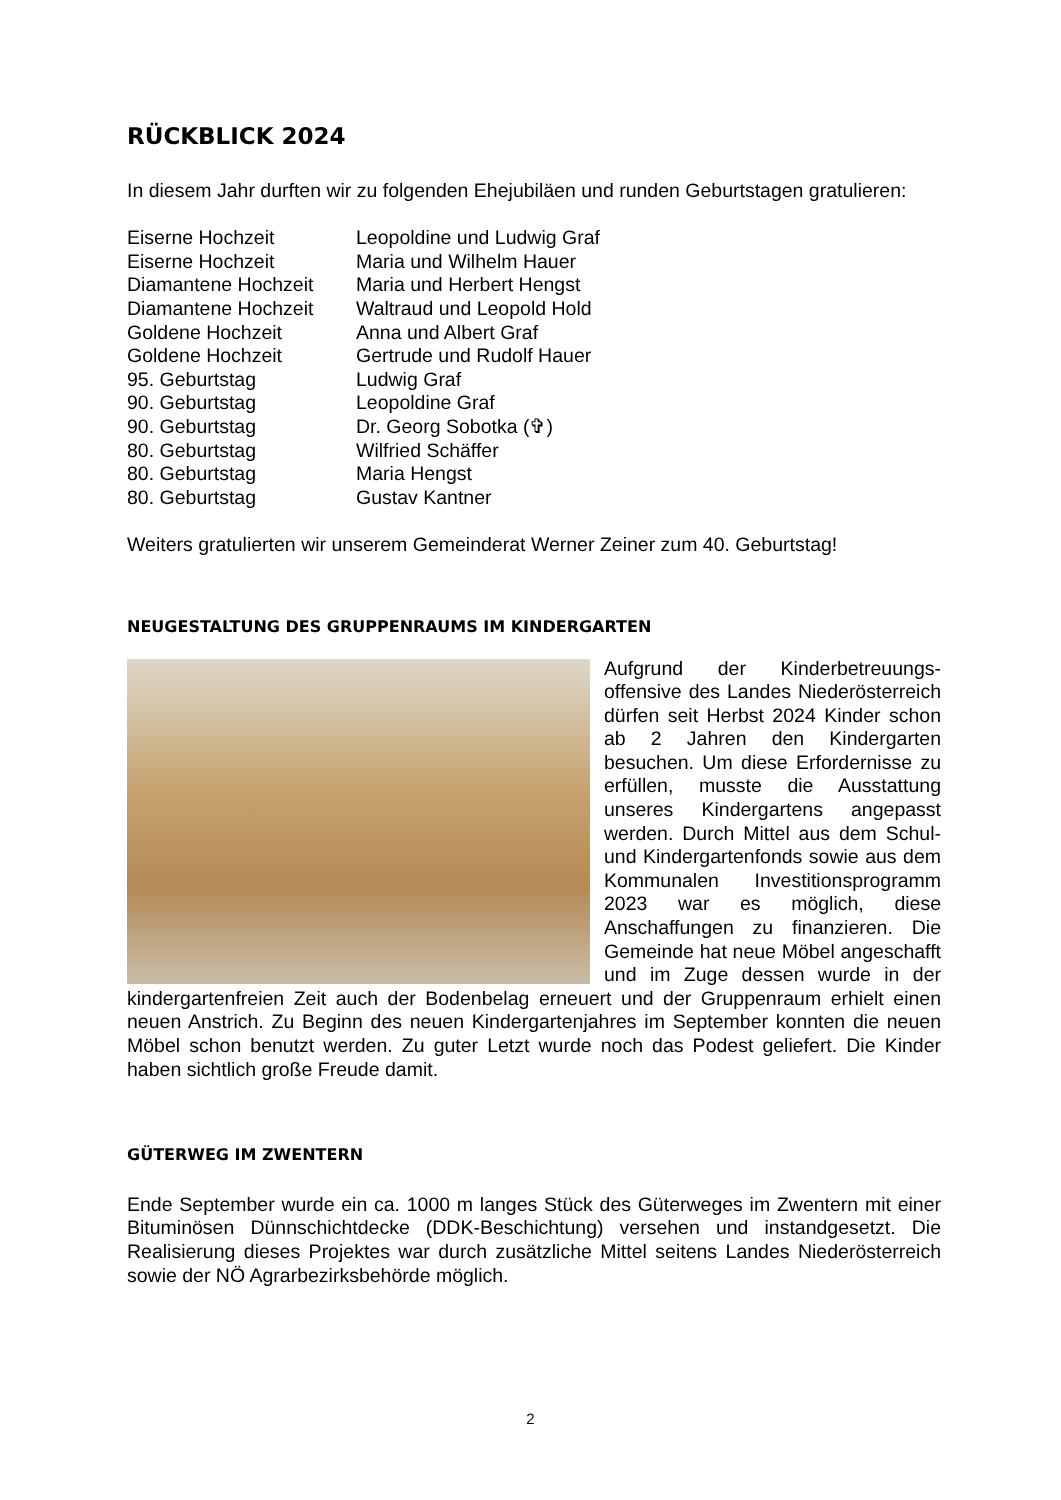RÜCKBLICK 2024
In diesem Jahr durften wir zu folgenden Ehejubiläen und runden Geburtstagen gratulieren:
| Eiserne Hochzeit | Leopoldine und Ludwig Graf |
| Eiserne Hochzeit | Maria und Wilhelm Hauer |
| Diamantene Hochzeit | Maria und Herbert Hengst |
| Diamantene Hochzeit | Waltraud und Leopold Hold |
| Goldene Hochzeit | Anna und Albert Graf |
| Goldene Hochzeit | Gertrude und Rudolf Hauer |
| 95. Geburtstag | Ludwig Graf |
| 90. Geburtstag | Leopoldine Graf |
| 90. Geburtstag | Dr. Georg Sobotka (✞) |
| 80. Geburtstag | Wilfried Schäffer |
| 80. Geburtstag | Maria Hengst |
| 80. Geburtstag | Gustav Kantner |
Weiters gratulierten wir unserem Gemeinderat Werner Zeiner zum 40. Geburtstag!
NEUGESTALTUNG DES GRUPPENRAUMS IM KINDERGARTEN
Aufgrund der Kinderbetreuungs­offensive des Landes Nieder­österreich dürfen seit Herbst 2024 Kinder schon ab 2 Jahren den Kindergarten besuchen. Um diese Erfordernisse zu erfüllen, musste die Ausstattung unseres Kindergartens angepasst werden. Durch Mittel aus dem Schul- und Kindergartenfonds sowie aus dem Kommunalen Investitionsprogramm 2023 war es möglich, diese Anschaffungen zu finanzieren. Die Gemeinde hat neue Möbel angeschafft und im Zuge dessen wurde in der kindergartenfreien Zeit auch der Bodenbelag erneuert und der Gruppenraum erhielt einen neuen Anstrich. Zu Beginn des neuen Kindergartenjahres im September konnten die neuen Möbel schon benutzt werden. Zu guter Letzt wurde noch das Podest geliefert. Die Kinder haben sichtlich große Freude damit.
GÜTERWEG IM ZWENTERN
Ende September wurde ein ca. 1000 m langes Stück des Güterweges im Zwentern mit einer Bituminösen Dünnschichtdecke (DDK-Beschichtung) versehen und instandgesetzt. Die Realisierung dieses Projektes war durch zusätzliche Mittel seitens Landes Niederösterreich sowie der NÖ Agrarbezirksbehörde möglich.
2